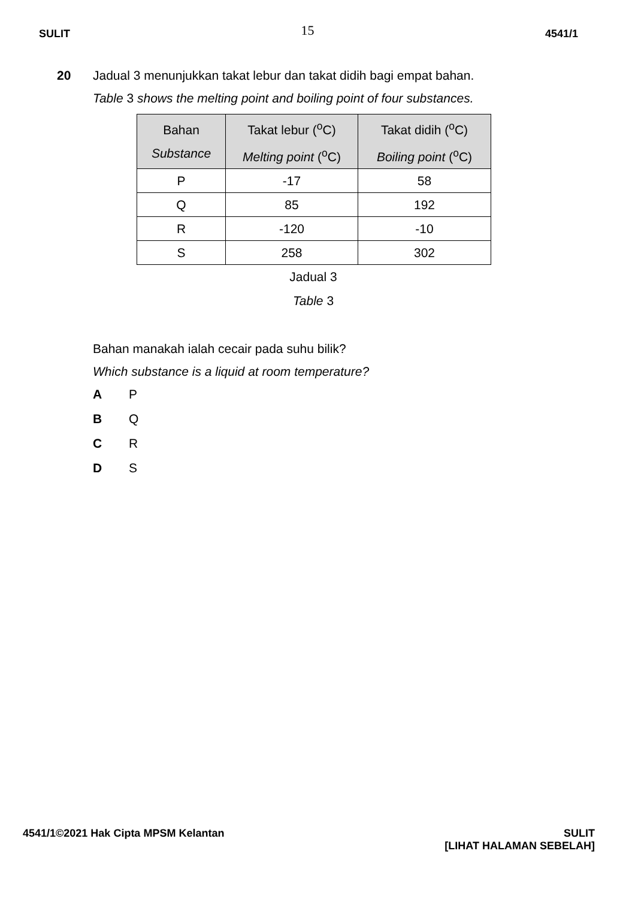SULIT 15 4541/1
20 Jadual 3 menunjukkan takat lebur dan takat didih bagi empat bahan.
Table 3 shows the melting point and boiling point of four substances.
| Bahan Substance | Takat lebur (<sup>o</sup>C) Melting point (<sup>o</sup>C) | Takat didih (<sup>o</sup>C) Boiling point (<sup>o</sup>C) |
| --- | --- | --- |
| P | -17 | 58 |
| Q | 85 | 192 |
| R | -120 | -10 |
| S | 258 | 302 |
Jadual 3
Table 3
Bahan manakah ialah cecair pada suhu bilik?
Which substance is a liquid at room temperature?
A P
B Q
C R
D S
4541/1©2021 Hak Cipta MPSM Kelantan SULIT
[LIHAT HALAMAN SEBELAH]